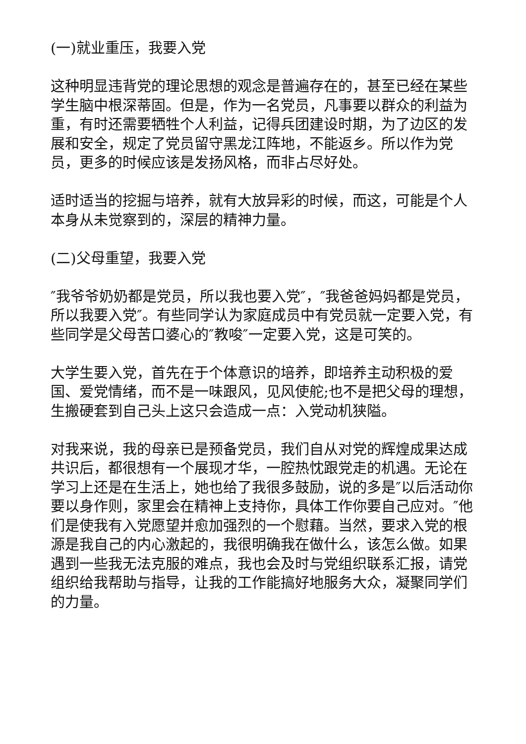(一)就业重压，我要入党
这种明显违背党的理论思想的观念是普遍存在的，甚至已经在某些学生脑中根深蒂固。但是，作为一名党员，凡事要以群众的利益为重，有时还需要牺牲个人利益，记得兵团建设时期，为了边区的发展和安全，规定了党员留守黑龙江阵地，不能返乡。所以作为党员，更多的时候应该是发扬风格，而非占尽好处。
适时适当的挖掘与培养，就有大放异彩的时候，而这，可能是个人本身从未觉察到的，深层的精神力量。
(二)父母重望，我要入党
″我爷爷奶奶都是党员，所以我也要入党″，″我爸爸妈妈都是党员，所以我要入党″。有些同学认为家庭成员中有党员就一定要入党，有些同学是父母苦口婆心的″教唆″一定要入党，这是可笑的。
大学生要入党，首先在于个体意识的培养，即培养主动积极的爱国、爱党情绪，而不是一味跟风，见风使舵;也不是把父母的理想，生搬硬套到自己头上这只会造成一点：入党动机狭隘。
对我来说，我的母亲已是预备党员，我们自从对党的辉煌成果达成共识后，都很想有一个展现才华，一腔热忱跟党走的机遇。无论在学习上还是在生活上，她也给了我很多鼓励，说的多是″以后活动你要以身作则，家里会在精神上支持你，具体工作你要自己应对。″他们是使我有入党愿望并愈加强烈的一个慰藉。当然，要求入党的根源是我自己的内心激起的，我很明确我在做什么，该怎么做。如果遇到一些我无法克服的难点，我也会及时与党组织联系汇报，请党组织给我帮助与指导，让我的工作能搞好地服务大众，凝聚同学们的力量。